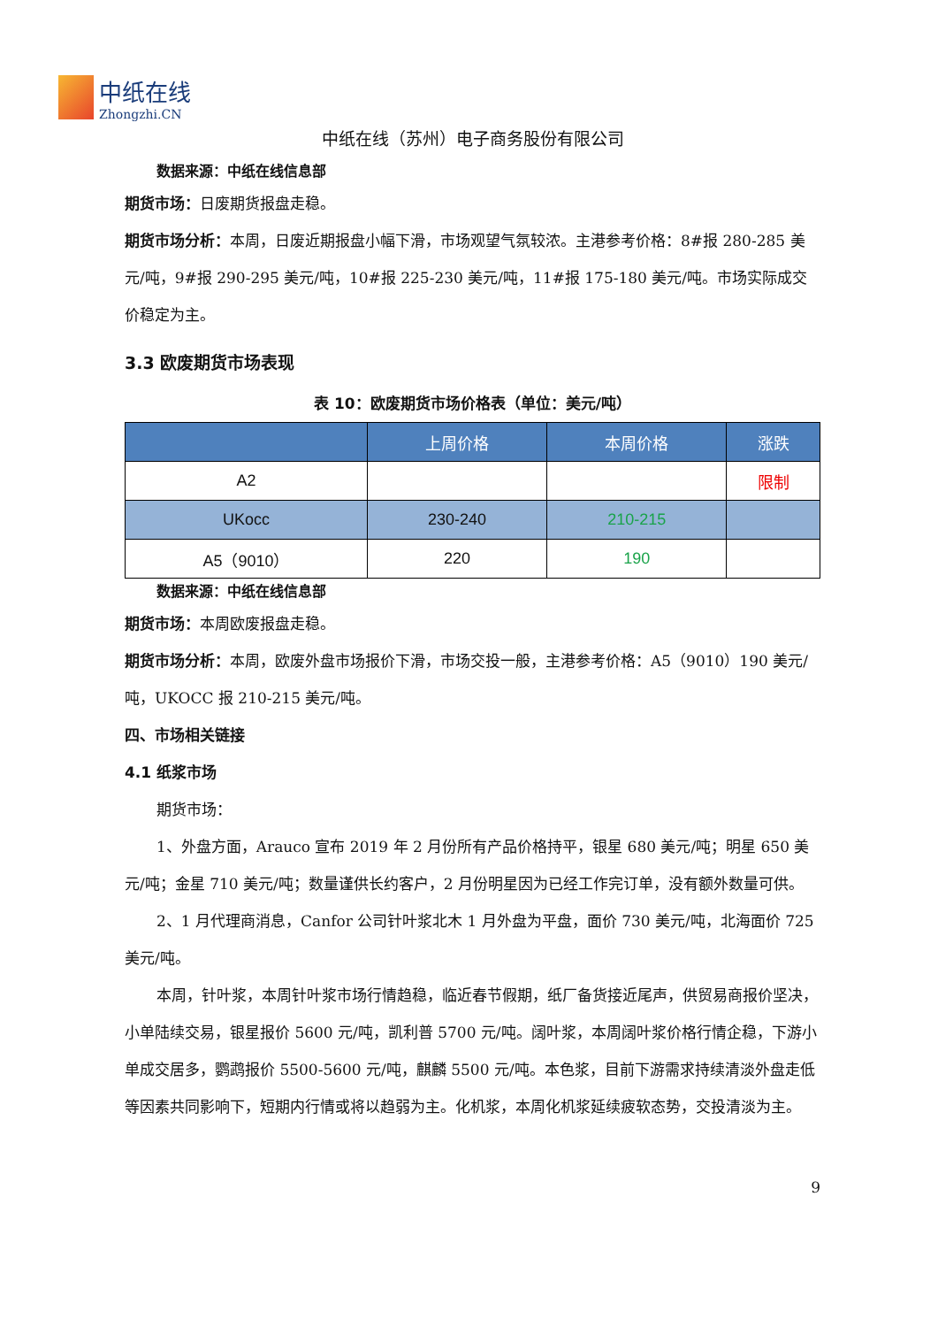中纸在线
Zhongzhi.CN
中纸在线（苏州）电子商务股份有限公司
数据来源：中纸在线信息部
期货市场：日废期货报盘走稳。
期货市场分析：本周，日废近期报盘小幅下滑，市场观望气氛较浓。主港参考价格：8#报 280-285 美元/吨，9#报 290-295 美元/吨，10#报 225-230 美元/吨，11#报 175-180 美元/吨。市场实际成交价稳定为主。
3.3 欧废期货市场表现
表 10：欧废期货市场价格表（单位：美元/吨）
| | 上周价格 | 本周价格 | 涨跌 |
| --- | --- | --- | --- |
| A2 | | | 限制 |
| UKocc | 230-240 | 210-215 | |
| A5（9010） | 220 | 190 | |
数据来源：中纸在线信息部
期货市场：本周欧废报盘走稳。
期货市场分析：本周，欧废外盘市场报价下滑，市场交投一般，主港参考价格：A5（9010）190 美元/吨，UKOCC 报 210-215 美元/吨。
四、市场相关链接
4.1 纸浆市场
期货市场：
1、外盘方面，Arauco 宣布 2019 年 2 月份所有产品价格持平，银星 680 美元/吨；明星 650 美元/吨；金星 710 美元/吨；数量谨供长约客户，2 月份明星因为已经工作完订单，没有额外数量可供。
2、1 月代理商消息，Canfor 公司针叶浆北木 1 月外盘为平盘，面价 730 美元/吨，北海面价 725 美元/吨。
本周，针叶浆，本周针叶浆市场行情趋稳，临近春节假期，纸厂备货接近尾声，供贸易商报价坚决，小单陆续交易，银星报价 5600 元/吨，凯利普 5700 元/吨。阔叶浆，本周阔叶浆价格行情企稳，下游小单成交居多，鹦鹉报价 5500-5600 元/吨，麒麟 5500 元/吨。本色浆，目前下游需求持续清淡外盘走低等因素共同影响下，短期内行情或将以趋弱为主。化机浆，本周化机浆延续疲软态势，交投清淡为主。
9